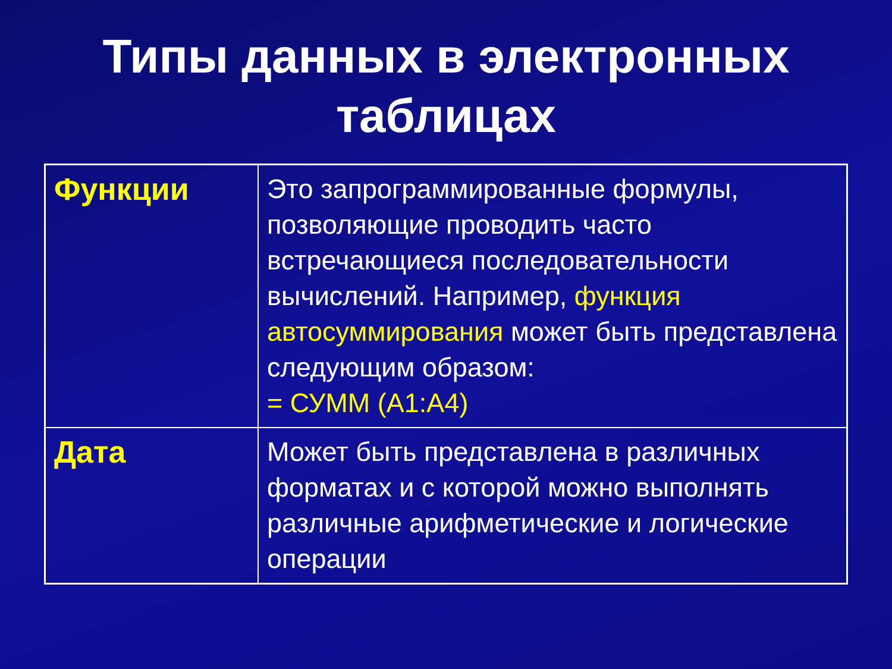Типы данных в электронных
таблицах
| Функции | Это запрограммированные формулы, позволяющие проводить часто встречающиеся последовательности вычислений. Например, функция автосуммирования может быть представлена следующим образом: = СУММ (А1:А4) |
| Дата | Может быть представлена в различных форматах и с которой можно выполнять различные арифметические и логические операции |